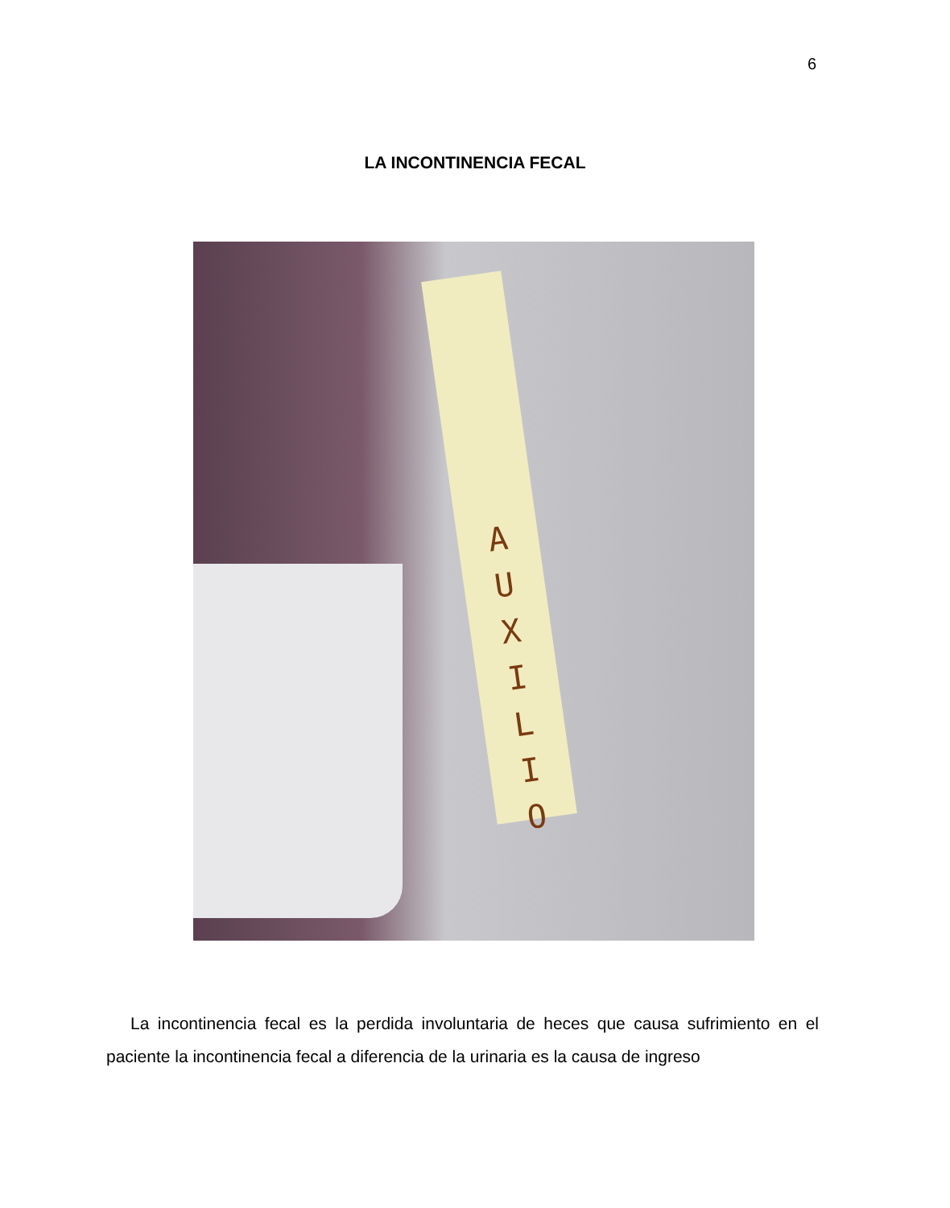6
LA INCONTINENCIA FECAL
A
U
X
I
L
I
O
La incontinencia fecal es la perdida involuntaria de heces que causa sufrimiento en el paciente la incontinencia fecal a diferencia de la urinaria es la causa de ingreso